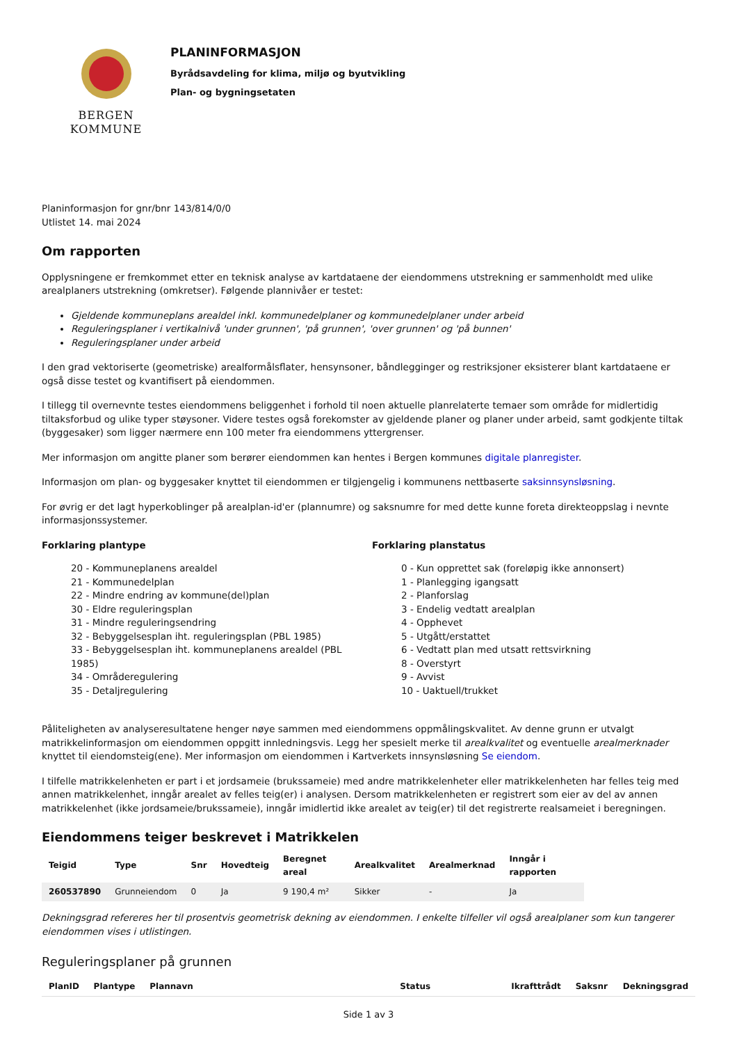BERGEN
KOMMUNE
PLANINFORMASJON
Byrådsavdeling for klima, miljø og byutvikling
Plan- og bygningsetaten
Planinformasjon for gnr/bnr 143/814/0/0
Utlistet 14. mai 2024
Om rapporten
Opplysningene er fremkommet etter en teknisk analyse av kartdataene der eiendommens utstrekning er sammenholdt med ulike arealplaners utstrekning (omkretser). Følgende plannivåer er testet:
Gjeldende kommuneplans arealdel inkl. kommunedelplaner og kommunedelplaner under arbeid
Reguleringsplaner i vertikalnivå 'under grunnen', 'på grunnen', 'over grunnen' og 'på bunnen'
Reguleringsplaner under arbeid
I den grad vektoriserte (geometriske) arealformålsflater, hensynsoner, båndlegginger og restriksjoner eksisterer blant kartdataene er også disse testet og kvantifisert på eiendommen.
I tillegg til overnevnte testes eiendommens beliggenhet i forhold til noen aktuelle planrelaterte temaer som område for midlertidig tiltaksforbud og ulike typer støysoner. Videre testes også forekomster av gjeldende planer og planer under arbeid, samt godkjente tiltak (byggesaker) som ligger nærmere enn 100 meter fra eiendommens yttergrenser.
Mer informasjon om angitte planer som berører eiendommen kan hentes i Bergen kommunes digitale planregister.
Informasjon om plan- og byggesaker knyttet til eiendommen er tilgjengelig i kommunens nettbaserte saksinnsynsløsning.
For øvrig er det lagt hyperkoblinger på arealplan-id'er (plannumre) og saksnumre for med dette kunne foreta direkteoppslag i nevnte informasjonssystemer.
Forklaring plantype
20 - Kommuneplanens arealdel
21 - Kommunedelplan
22 - Mindre endring av kommune(del)plan
30 - Eldre reguleringsplan
31 - Mindre reguleringsendring
32 - Bebyggelsesplan iht. reguleringsplan (PBL 1985)
33 - Bebyggelsesplan iht. kommuneplanens arealdel (PBL 1985)
34 - Områderegulering
35 - Detaljregulering
Forklaring planstatus
0 - Kun opprettet sak (foreløpig ikke annonsert)
1 - Planlegging igangsatt
2 - Planforslag
3 - Endelig vedtatt arealplan
4 - Opphevet
5 - Utgått/erstattet
6 - Vedtatt plan med utsatt rettsvirkning
8 - Overstyrt
9 - Avvist
10 - Uaktuell/trukket
Påliteligheten av analyseresultatene henger nøye sammen med eiendommens oppmålingskvalitet. Av denne grunn er utvalgt matrikkelinformasjon om eiendommen oppgitt innledningsvis. Legg her spesielt merke til arealkvalitet og eventuelle arealmerknader knyttet til eiendomsteig(ene). Mer informasjon om eiendommen i Kartverkets innsynsløsning Se eiendom.
I tilfelle matrikkelenheten er part i et jordsameie (brukssameie) med andre matrikkelenheter eller matrikkelenheten har felles teig med annen matrikkelenhet, inngår arealet av felles teig(er) i analysen. Dersom matrikkelenheten er registrert som eier av del av annen matrikkelenhet (ikke jordsameie/brukssameie), inngår imidlertid ikke arealet av teig(er) til det registrerte realsameiet i beregningen.
Eiendommens teiger beskrevet i Matrikkelen
| Teigid | Type | Snr | Hovedteig | Beregnet areal | Arealkvalitet | Arealmerknad | Inngår i rapporten |
| --- | --- | --- | --- | --- | --- | --- | --- |
| 260537890 | Grunneiendom | 0 | Ja | 9 190,4 m² | Sikker | - | Ja |
Dekningsgrad refereres her til prosentvis geometrisk dekning av eiendommen. I enkelte tilfeller vil også arealplaner som kun tangerer eiendommen vises i utlistingen.
Reguleringsplaner på grunnen
| PlanID | Plantype | Plannavn | Status | Ikrafttrådt | Saksnr | Dekningsgrad |
| --- | --- | --- | --- | --- | --- | --- |
Side 1 av 3